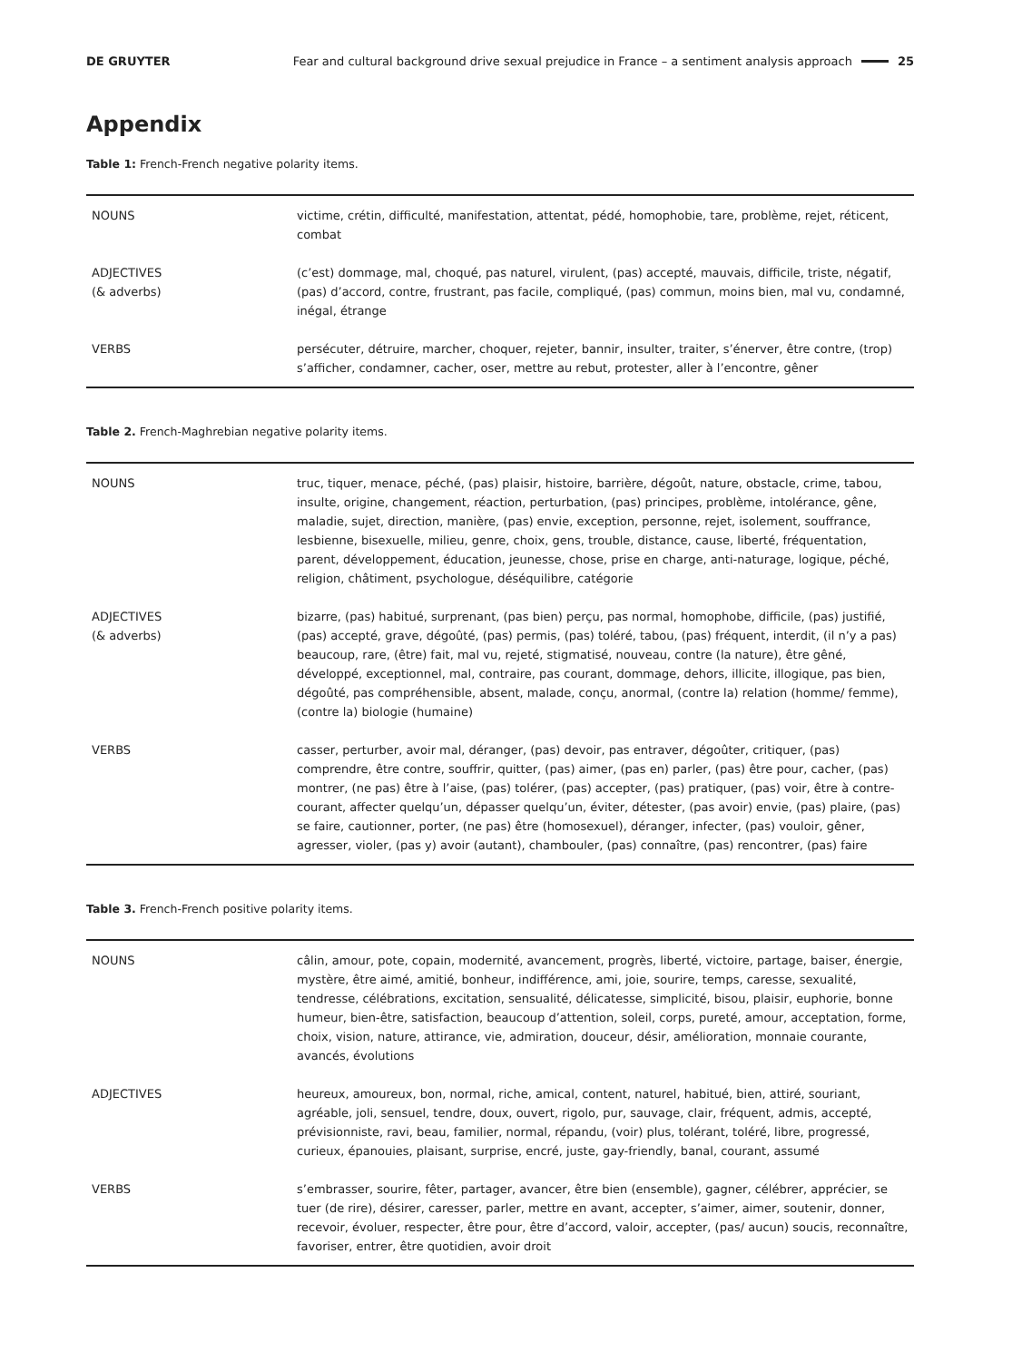DE GRUYTER Fear and cultural background drive sexual prejudice in France – a sentiment analysis approach 25
Appendix
Table 1: French-French negative polarity items.
| NOUNS | victime, crétin, difficulté, manifestation, attentat, pédé, homophobie, tare, problème, rejet, réticent, combat |
| ADJECTIVES (& adverbs) | (c’est) dommage, mal, choqué, pas naturel, virulent, (pas) accepté, mauvais, difficile, triste, négatif, (pas) d’accord, contre, frustrant, pas facile, compliqué, (pas) commun, moins bien, mal vu, condamné, inégal, étrange |
| VERBS | persécuter, détruire, marcher, choquer, rejeter, bannir, insulter, traiter, s’énerver, être contre, (trop) s’afficher, condamner, cacher, oser, mettre au rebut, protester, aller à l’encontre, gêner |
Table 2. French-Maghrebian negative polarity items.
| NOUNS | truc, tiquer, menace, péché, (pas) plaisir, histoire, barrière, dégoût, nature, obstacle, crime, tabou, insulte, origine, changement, réaction, perturbation, (pas) principes, problème, intolérance, gêne, maladie, sujet, direction, manière, (pas) envie, exception, personne, rejet, isolement, souffrance, lesbienne, bisexuelle, milieu, genre, choix, gens, trouble, distance, cause, liberté, fréquentation, parent, développement, éducation, jeunesse, chose, prise en charge, anti-naturage, logique, péché, religion, châtiment, psychologue, déséquilibre, catégorie |
| ADJECTIVES (& adverbs) | bizarre, (pas) habitué, surprenant, (pas bien) perçu, pas normal, homophobe, difficile, (pas) justifié, (pas) accepté, grave, dégoûté, (pas) permis, (pas) toléré, tabou, (pas) fréquent, interdit, (il n’y a pas) beaucoup, rare, (être) fait, mal vu, rejeté, stigmatisé, nouveau, contre (la nature), être gêné, développé, exceptionnel, mal, contraire, pas courant, dommage, dehors, illicite, illogique, pas bien, dégoûté, pas compréhensible, absent, malade, conçu, anormal, (contre la) relation (homme/ femme), (contre la) biologie (humaine) |
| VERBS | casser, perturber, avoir mal, déranger, (pas) devoir, pas entraver, dégoûter, critiquer, (pas) comprendre, être contre, souffrir, quitter, (pas) aimer, (pas en) parler, (pas) être pour, cacher, (pas) montrer, (ne pas) être à l’aise, (pas) tolérer, (pas) accepter, (pas) pratiquer, (pas) voir, être à contre-courant, affecter quelqu’un, dépasser quelqu’un, éviter, détester, (pas avoir) envie, (pas) plaire, (pas) se faire, cautionner, porter, (ne pas) être (homosexuel), déranger, infecter, (pas) vouloir, gêner, agresser, violer, (pas y) avoir (autant), chambouler, (pas) connaître, (pas) rencontrer, (pas) faire |
Table 3. French-French positive polarity items.
| NOUNS | câlin, amour, pote, copain, modernité, avancement, progrès, liberté, victoire, partage, baiser, énergie, mystère, être aimé, amitié, bonheur, indifférence, ami, joie, sourire, temps, caresse, sexualité, tendresse, célébrations, excitation, sensualité, délicatesse, simplicité, bisou, plaisir, euphorie, bonne humeur, bien-être, satisfaction, beaucoup d’attention, soleil, corps, pureté, amour, acceptation, forme, choix, vision, nature, attirance, vie, admiration, douceur, désir, amélioration, monnaie courante, avancés, évolutions |
| ADJECTIVES | heureux, amoureux, bon, normal, riche, amical, content, naturel, habitué, bien, attiré, souriant, agréable, joli, sensuel, tendre, doux, ouvert, rigolo, pur, sauvage, clair, fréquent, admis, accepté, prévisionniste, ravi, beau, familier, normal, répandu, (voir) plus, tolérant, toléré, libre, progressé, curieux, épanouies, plaisant, surprise, encré, juste, gay-friendly, banal, courant, assumé |
| VERBS | s’embrasser, sourire, fêter, partager, avancer, être bien (ensemble), gagner, célébrer, apprécier, se tuer (de rire), désirer, caresser, parler, mettre en avant, accepter, s’aimer, aimer, soutenir, donner, recevoir, évoluer, respecter, être pour, être d’accord, valoir, accepter, (pas/ aucun) soucis, reconnaître, favoriser, entrer, être quotidien, avoir droit |